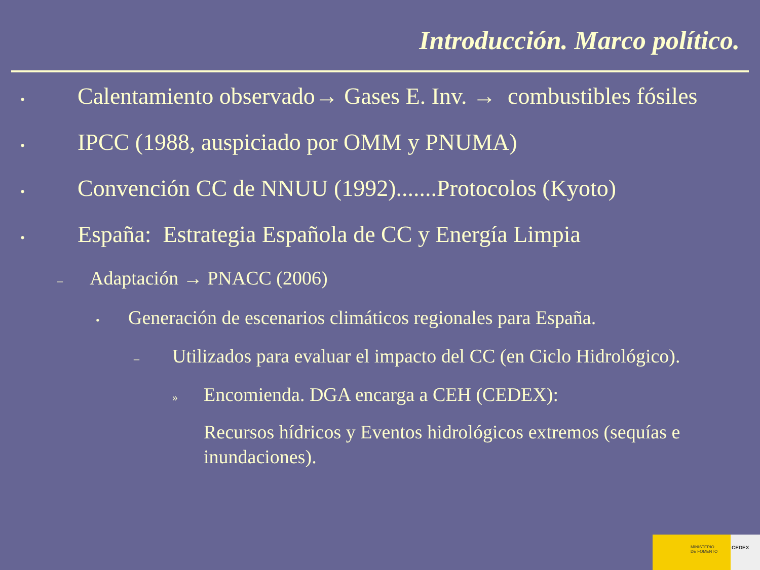Introducción. Marco político.
• Calentamiento observado→ Gases E. Inv. → combustibles fósiles
• IPCC (1988, auspiciado por OMM y PNUMA)
• Convención CC de NNUU (1992).......Protocolos (Kyoto)
• España: Estrategia Española de CC y Energía Limpia
– Adaptación → PNACC (2006)
• Generación de escenarios climáticos regionales para España.
– Utilizados para evaluar el impacto del CC (en Ciclo Hidrológico).
» Encomienda. DGA encarga a CEH (CEDEX):
Recursos hídricos y Eventos hidrológicos extremos (sequías e inundaciones).
MINISTERIO
DE FOMENTO
CEDEX